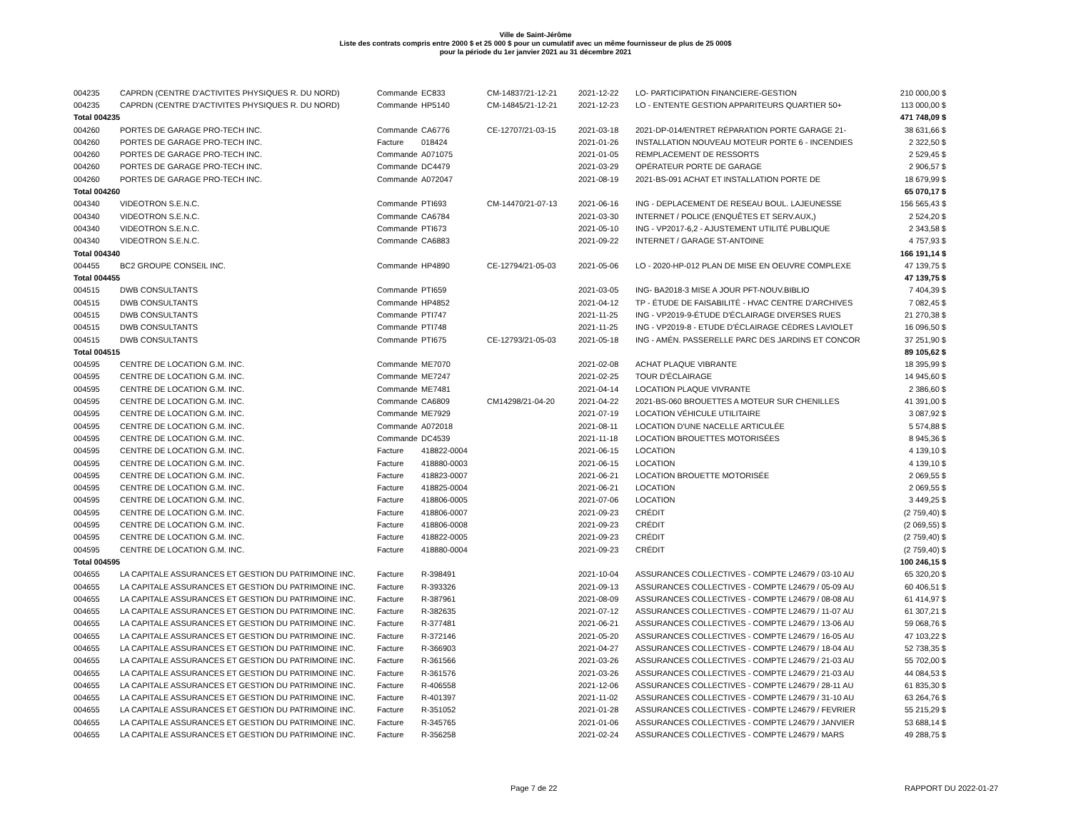Ville de Saint-Jérôme
Liste des contrats compris entre 2000 $ et 25 000 $ pour un cumulatif avec un même fournisseur de plus de 25 000$
pour la période du 1er janvier 2021 au 31 décembre 2021
| 004235 | CAPRDN (CENTRE D'ACTIVITES PHYSIQUES R. DU NORD) | Commande | EC833 | CM-14837/21-12-21 | 2021-12-22 | LO- PARTICIPATION FINANCIERE-GESTION | 210 000,00 $ |
| 004235 | CAPRDN (CENTRE D'ACTIVITES PHYSIQUES R. DU NORD) | Commande | HP5140 | CM-14845/21-12-21 | 2021-12-23 | LO - ENTENTE GESTION APPARITEURS QUARTIER 50+ | 113 000,00 $ |
| Total 004235 | | | | | | | 471 748,09 $ |
| 004260 | PORTES DE GARAGE PRO-TECH INC. | Commande | CA6776 | CE-12707/21-03-15 | 2021-03-18 | 2021-DP-014/ENTRET RÉPARATION PORTE GARAGE 21- | 38 631,66 $ |
| 004260 | PORTES DE GARAGE PRO-TECH INC. | Facture | 018424 | | 2021-01-26 | INSTALLATION NOUVEAU MOTEUR PORTE 6 - INCENDIES | 2 322,50 $ |
| 004260 | PORTES DE GARAGE PRO-TECH INC. | Commande | A071075 | | 2021-01-05 | REMPLACEMENT DE RESSORTS | 2 529,45 $ |
| 004260 | PORTES DE GARAGE PRO-TECH INC. | Commande | DC4479 | | 2021-03-29 | OPÉRATEUR PORTE DE GARAGE | 2 906,57 $ |
| 004260 | PORTES DE GARAGE PRO-TECH INC. | Commande | A072047 | | 2021-08-19 | 2021-BS-091 ACHAT ET INSTALLATION PORTE DE | 18 679,99 $ |
| Total 004260 | | | | | | | 65 070,17 $ |
| 004340 | VIDEOTRON S.E.N.C. | Commande | PTI693 | CM-14470/21-07-13 | 2021-06-16 | ING - DEPLACEMENT DE RESEAU BOUL. LAJEUNESSE | 156 565,43 $ |
| 004340 | VIDEOTRON S.E.N.C. | Commande | CA6784 | | 2021-03-30 | INTERNET / POLICE (ENQUÊTES ET SERV.AUX,) | 2 524,20 $ |
| 004340 | VIDEOTRON S.E.N.C. | Commande | PTI673 | | 2021-05-10 | ING - VP2017-6,2 - AJUSTEMENT UTILITÉ PUBLIQUE | 2 343,58 $ |
| 004340 | VIDEOTRON S.E.N.C. | Commande | CA6883 | | 2021-09-22 | INTERNET / GARAGE ST-ANTOINE | 4 757,93 $ |
| Total 004340 | | | | | | | 166 191,14 $ |
| 004455 | BC2 GROUPE CONSEIL INC. | Commande | HP4890 | CE-12794/21-05-03 | 2021-05-06 | LO - 2020-HP-012 PLAN DE MISE EN OEUVRE COMPLEXE | 47 139,75 $ |
| Total 004455 | | | | | | | 47 139,75 $ |
| 004515 | DWB CONSULTANTS | Commande | PTI659 | | 2021-03-05 | ING- BA2018-3 MISE A JOUR PFT-NOUV.BIBLIO | 7 404,39 $ |
| 004515 | DWB CONSULTANTS | Commande | HP4852 | | 2021-04-12 | TP - ÉTUDE DE FAISABILITÉ - HVAC CENTRE D'ARCHIVES | 7 082,45 $ |
| 004515 | DWB CONSULTANTS | Commande | PTI747 | | 2021-11-25 | ING - VP2019-9-ÉTUDE D'ÉCLAIRAGE DIVERSES RUES | 21 270,38 $ |
| 004515 | DWB CONSULTANTS | Commande | PTI748 | | 2021-11-25 | ING - VP2019-8 - ETUDE D'ÉCLAIRAGE CÈDRES LAVIOLET | 16 096,50 $ |
| 004515 | DWB CONSULTANTS | Commande | PTI675 | CE-12793/21-05-03 | 2021-05-18 | ING - AMÉN. PASSERELLE PARC DES JARDINS ET CONCOR | 37 251,90 $ |
| Total 004515 | | | | | | | 89 105,62 $ |
| 004595 | CENTRE DE LOCATION G.M. INC. | Commande | ME7070 | | 2021-02-08 | ACHAT PLAQUE VIBRANTE | 18 395,99 $ |
| 004595 | CENTRE DE LOCATION G.M. INC. | Commande | ME7247 | | 2021-02-25 | TOUR D'ÉCLAIRAGE | 14 945,60 $ |
| 004595 | CENTRE DE LOCATION G.M. INC. | Commande | ME7481 | | 2021-04-14 | LOCATION PLAQUE VIVRANTE | 2 386,60 $ |
| 004595 | CENTRE DE LOCATION G.M. INC. | Commande | CA6809 | CM14298/21-04-20 | 2021-04-22 | 2021-BS-060 BROUETTES A MOTEUR SUR CHENILLES | 41 391,00 $ |
| 004595 | CENTRE DE LOCATION G.M. INC. | Commande | ME7929 | | 2021-07-19 | LOCATION VÉHICULE UTILITAIRE | 3 087,92 $ |
| 004595 | CENTRE DE LOCATION G.M. INC. | Commande | A072018 | | 2021-08-11 | LOCATION D'UNE NACELLE ARTICULÉE | 5 574,88 $ |
| 004595 | CENTRE DE LOCATION G.M. INC. | Commande | DC4539 | | 2021-11-18 | LOCATION BROUETTES MOTORISÉES | 8 945,36 $ |
| 004595 | CENTRE DE LOCATION G.M. INC. | Facture | 418822-0004 | | 2021-06-15 | LOCATION | 4 139,10 $ |
| 004595 | CENTRE DE LOCATION G.M. INC. | Facture | 418880-0003 | | 2021-06-15 | LOCATION | 4 139,10 $ |
| 004595 | CENTRE DE LOCATION G.M. INC. | Facture | 418823-0007 | | 2021-06-21 | LOCATION BROUETTE MOTORISÉE | 2 069,55 $ |
| 004595 | CENTRE DE LOCATION G.M. INC. | Facture | 418825-0004 | | 2021-06-21 | LOCATION | 2 069,55 $ |
| 004595 | CENTRE DE LOCATION G.M. INC. | Facture | 418806-0005 | | 2021-07-06 | LOCATION | 3 449,25 $ |
| 004595 | CENTRE DE LOCATION G.M. INC. | Facture | 418806-0007 | | 2021-09-23 | CRÉDIT | (2 759,40) $ |
| 004595 | CENTRE DE LOCATION G.M. INC. | Facture | 418806-0008 | | 2021-09-23 | CRÉDIT | (2 069,55) $ |
| 004595 | CENTRE DE LOCATION G.M. INC. | Facture | 418822-0005 | | 2021-09-23 | CRÉDIT | (2 759,40) $ |
| 004595 | CENTRE DE LOCATION G.M. INC. | Facture | 418880-0004 | | 2021-09-23 | CRÉDIT | (2 759,40) $ |
| Total 004595 | | | | | | | 100 246,15 $ |
| 004655 | LA CAPITALE ASSURANCES ET GESTION DU PATRIMOINE INC. | Facture | R-398491 | | 2021-10-04 | ASSURANCES COLLECTIVES - COMPTE L24679 / 03-10 AU | 65 320,20 $ |
| 004655 | LA CAPITALE ASSURANCES ET GESTION DU PATRIMOINE INC. | Facture | R-393326 | | 2021-09-13 | ASSURANCES COLLECTIVES - COMPTE L24679 / 05-09 AU | 60 406,51 $ |
| 004655 | LA CAPITALE ASSURANCES ET GESTION DU PATRIMOINE INC. | Facture | R-387961 | | 2021-08-09 | ASSURANCES COLLECTIVES - COMPTE L24679 / 08-08 AU | 61 414,97 $ |
| 004655 | LA CAPITALE ASSURANCES ET GESTION DU PATRIMOINE INC. | Facture | R-382635 | | 2021-07-12 | ASSURANCES COLLECTIVES - COMPTE L24679 / 11-07 AU | 61 307,21 $ |
| 004655 | LA CAPITALE ASSURANCES ET GESTION DU PATRIMOINE INC. | Facture | R-377481 | | 2021-06-21 | ASSURANCES COLLECTIVES - COMPTE L24679 / 13-06 AU | 59 068,76 $ |
| 004655 | LA CAPITALE ASSURANCES ET GESTION DU PATRIMOINE INC. | Facture | R-372146 | | 2021-05-20 | ASSURANCES COLLECTIVES - COMPTE L24679 / 16-05 AU | 47 103,22 $ |
| 004655 | LA CAPITALE ASSURANCES ET GESTION DU PATRIMOINE INC. | Facture | R-366903 | | 2021-04-27 | ASSURANCES COLLECTIVES - COMPTE L24679 / 18-04 AU | 52 738,35 $ |
| 004655 | LA CAPITALE ASSURANCES ET GESTION DU PATRIMOINE INC. | Facture | R-361566 | | 2021-03-26 | ASSURANCES COLLECTIVES - COMPTE L24679 / 21-03 AU | 55 702,00 $ |
| 004655 | LA CAPITALE ASSURANCES ET GESTION DU PATRIMOINE INC. | Facture | R-361576 | | 2021-03-26 | ASSURANCES COLLECTIVES - COMPTE L24679 / 21-03 AU | 44 084,53 $ |
| 004655 | LA CAPITALE ASSURANCES ET GESTION DU PATRIMOINE INC. | Facture | R-406558 | | 2021-12-06 | ASSURANCES COLLECTIVES - COMPTE L24679 / 28-11 AU | 61 835,30 $ |
| 004655 | LA CAPITALE ASSURANCES ET GESTION DU PATRIMOINE INC. | Facture | R-401397 | | 2021-11-02 | ASSURANCES COLLECTIVES - COMPTE L24679 / 31-10 AU | 63 264,76 $ |
| 004655 | LA CAPITALE ASSURANCES ET GESTION DU PATRIMOINE INC. | Facture | R-351052 | | 2021-01-28 | ASSURANCES COLLECTIVES - COMPTE L24679 / FEVRIER | 55 215,29 $ |
| 004655 | LA CAPITALE ASSURANCES ET GESTION DU PATRIMOINE INC. | Facture | R-345765 | | 2021-01-06 | ASSURANCES COLLECTIVES - COMPTE L24679 / JANVIER | 53 688,14 $ |
| 004655 | LA CAPITALE ASSURANCES ET GESTION DU PATRIMOINE INC. | Facture | R-356258 | | 2021-02-24 | ASSURANCES COLLECTIVES - COMPTE L24679 / MARS | 49 288,75 $ |
Page 7 de 22 RAPPORT DU 2022-01-27